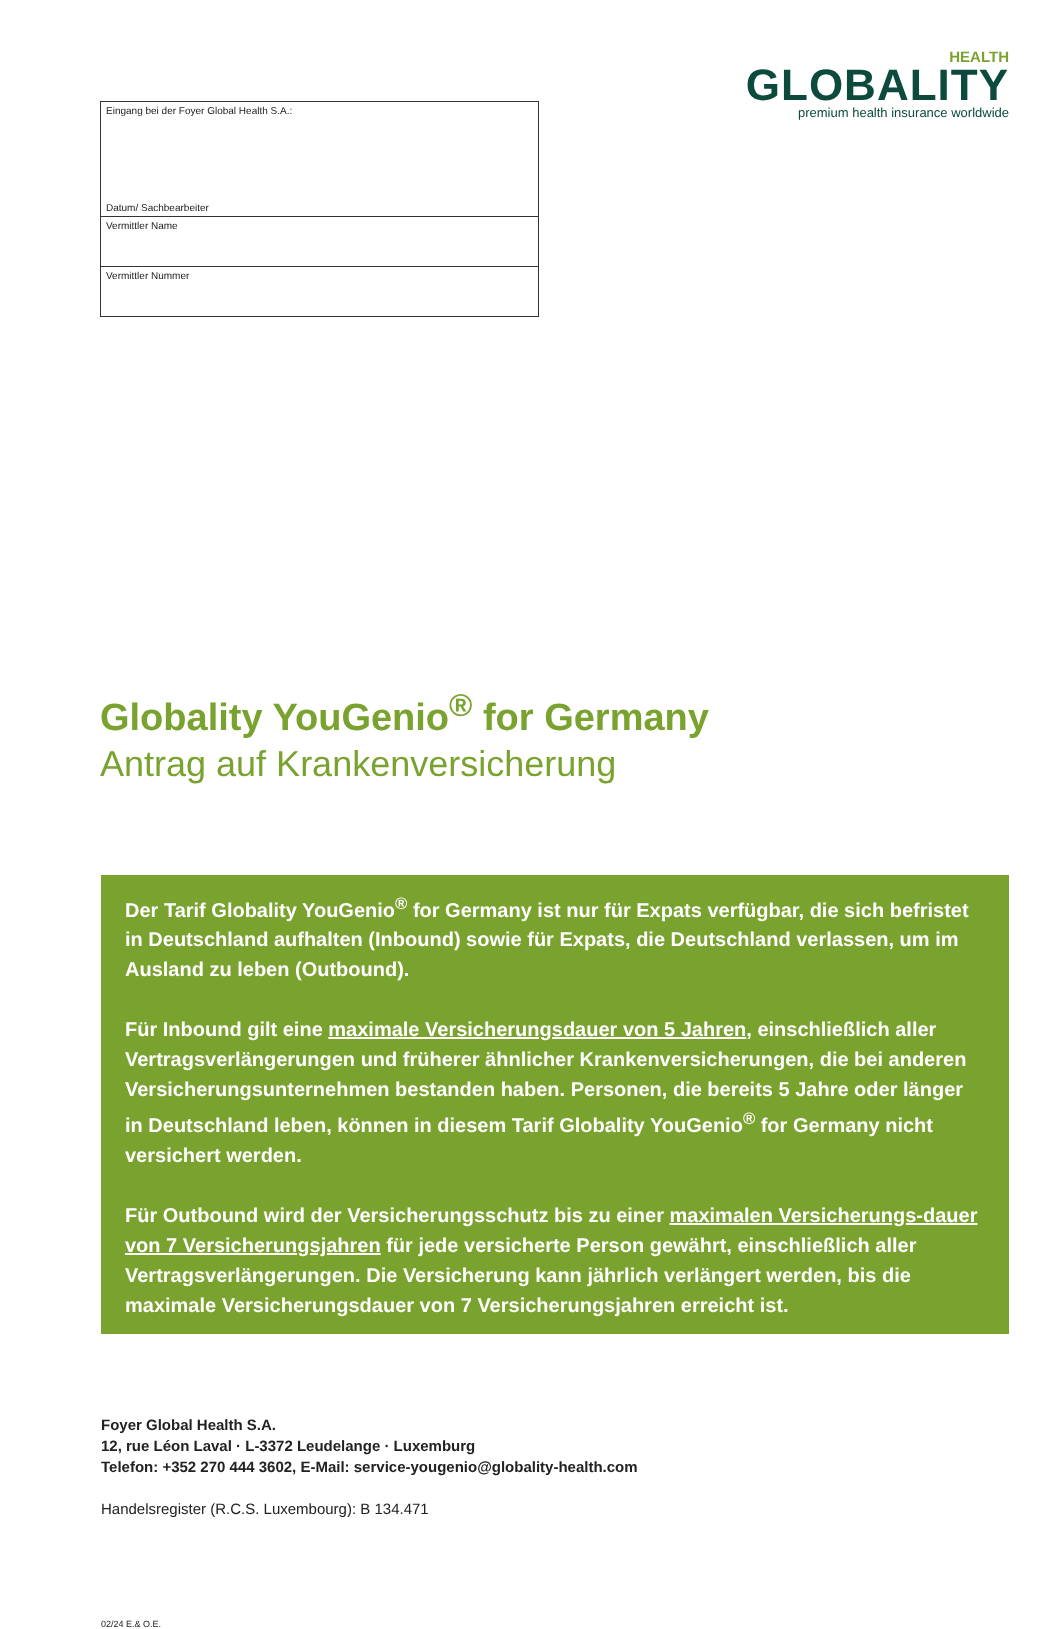Eingang bei der Foyer Global Health S.A.:
Datum/ Sachbearbeiter
Vermittler Name
Vermittler Nummer
HEALTH
GLOBALITY
premium health insurance worldwide
Globality YouGenio<sup>®</sup> for Germany
Antrag auf Krankenversicherung
Der Tarif Globality YouGenio<sup>®</sup> for Germany ist nur für Expats verfügbar, die sich befristet in Deutschland aufhalten (Inbound) sowie für Expats, die Deutschland verlassen, um im Ausland zu leben (Outbound).
Für Inbound gilt eine maximale Versicherungsdauer von 5 Jahren, einschließlich aller Vertragsverlängerungen und früherer ähnlicher Krankenversicherungen, die bei anderen Versicherungsunternehmen bestanden haben. Personen, die bereits 5 Jahre oder länger in Deutschland leben, können in diesem Tarif Globality YouGenio<sup>®</sup> for Germany nicht versichert werden.
Für Outbound wird der Versicherungsschutz bis zu einer maximalen Versicherungs-dauer von 7 Versicherungsjahren für jede versicherte Person gewährt, einschließlich aller Vertragsverlängerungen. Die Versicherung kann jährlich verlängert werden, bis die maximale Versicherungsdauer von 7 Versicherungsjahren erreicht ist.
Foyer Global Health S.A.
12, rue Léon Laval · L-3372 Leudelange · Luxemburg
Telefon: +352 270 444 3602, E-Mail: service-yougenio@globality-health.com
Handelsregister (R.C.S. Luxembourg): B 134.471
02/24 E.& O.E.